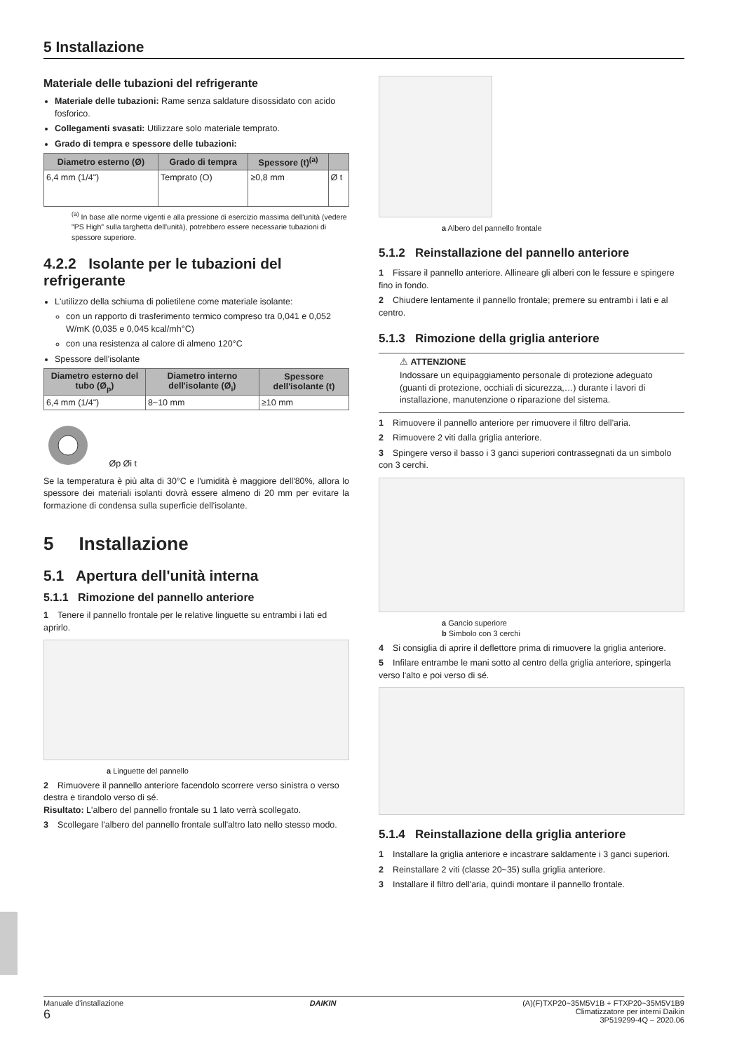5 Installazione
Materiale delle tubazioni del refrigerante
Materiale delle tubazioni: Rame senza saldature disossidato con acido fosforico.
Collegamenti svasati: Utilizzare solo materiale temprato.
Grado di tempra e spessore delle tubazioni:
| Diametro esterno (Ø) | Grado di tempra | Spessore (t)<sup>(a)</sup> | |
| --- | --- | --- | --- |
| 6,4 mm (1/4") | Temprato (O) | ≥0,8 mm | Ø t |
<sup>(a)</sup> In base alle norme vigenti e alla pressione di esercizio massima dell'unità (vedere "PS High" sulla targhetta dell'unità), potrebbero essere necessarie tubazioni di spessore superiore.
4.2.2 Isolante per le tubazioni del refrigerante
L'utilizzo della schiuma di polietilene come materiale isolante:
con un rapporto di trasferimento termico compreso tra 0,041 e 0,052 W/mK (0,035 e 0,045 kcal/mh°C)
con una resistenza al calore di almeno 120°C
Spessore dell'isolante
| Diametro esterno del tubo (Ø<sub>p</sub>) | Diametro interno dell'isolante (Ø<sub>i</sub>) | Spessore dell'isolante (t) |
| --- | --- | --- |
| 6,4 mm (1/4") | 8~10 mm | ≥10 mm |
Øp Øi t
Se la temperatura è più alta di 30°C e l'umidità è maggiore dell'80%, allora lo spessore dei materiali isolanti dovrà essere almeno di 20 mm per evitare la formazione di condensa sulla superficie dell'isolante.
5 Installazione
5.1 Apertura dell'unità interna
5.1.1 Rimozione del pannello anteriore
1 Tenere il pannello frontale per le relative linguette su entrambi i lati ed aprirlo.
a Linguette del pannello
2 Rimuovere il pannello anteriore facendolo scorrere verso sinistra o verso destra e tirandolo verso di sé.
Risultato: L'albero del pannello frontale su 1 lato verrà scollegato.
3 Scollegare l'albero del pannello frontale sull'altro lato nello stesso modo.
a Albero del pannello frontale
5.1.2 Reinstallazione del pannello anteriore
1 Fissare il pannello anteriore. Allineare gli alberi con le fessure e spingere fino in fondo.
2 Chiudere lentamente il pannello frontale; premere su entrambi i lati e al centro.
5.1.3 Rimozione della griglia anteriore
⚠ ATTENZIONE
Indossare un equipaggiamento personale di protezione adeguato (guanti di protezione, occhiali di sicurezza,…) durante i lavori di installazione, manutenzione o riparazione del sistema.
1 Rimuovere il pannello anteriore per rimuovere il filtro dell'aria.
2 Rimuovere 2 viti dalla griglia anteriore.
3 Spingere verso il basso i 3 ganci superiori contrassegnati da un simbolo con 3 cerchi.
a Gancio superiore
b Simbolo con 3 cerchi
4 Si consiglia di aprire il deflettore prima di rimuovere la griglia anteriore.
5 Infilare entrambe le mani sotto al centro della griglia anteriore, spingerla verso l'alto e poi verso di sé.
5.1.4 Reinstallazione della griglia anteriore
1 Installare la griglia anteriore e incastrare saldamente i 3 ganci superiori.
2 Reinstallare 2 viti (classe 20~35) sulla griglia anteriore.
3 Installare il filtro dell'aria, quindi montare il pannello frontale.
Manuale d'installazione
6
DAIKIN (A)(F)TXP20~35M5V1B + FTXP20~35M5V1B9
Climatizzatore per interni Daikin
3P519299-4Q – 2020.06